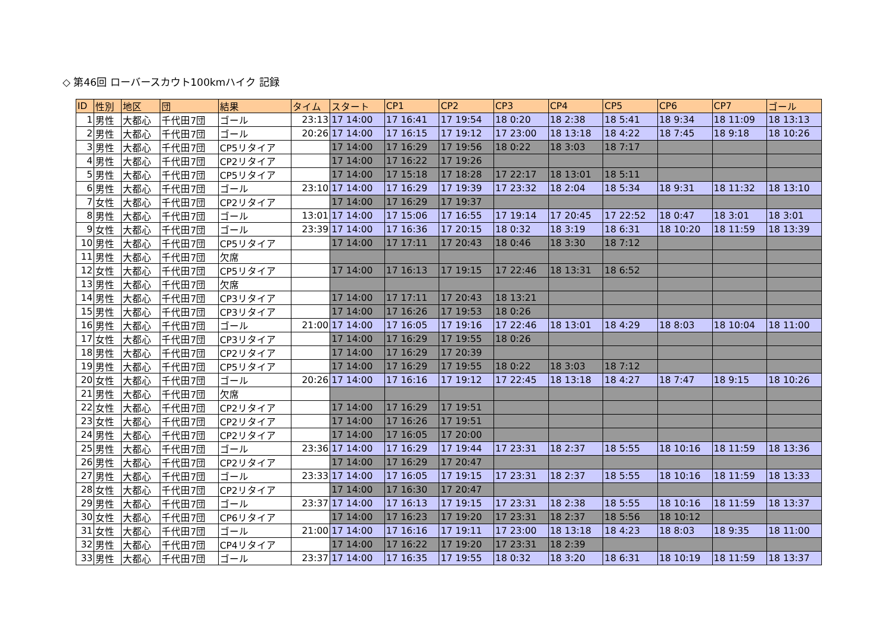◇ 第46回 ローバースカウト100kmハイク 記録
| ID | 性別 | 地区 | 団 | 結果 | タイム | スタート | CP1 | CP2 | CP3 | CP4 | CP5 | CP6 | CP7 | ゴール |
| --- | --- | --- | --- | --- | --- | --- | --- | --- | --- | --- | --- | --- | --- | --- |
| 1 | 男性 | 大都心 | 千代田7団 | ゴール | 23:13 | 17 14:00 | 17 16:41 | 17 19:54 | 18 0:20 | 18 2:38 | 18 5:41 | 18 9:34 | 18 11:09 | 18 13:13 |
| 2 | 男性 | 大都心 | 千代田7団 | ゴール | 20:26 | 17 14:00 | 17 16:15 | 17 19:12 | 17 23:00 | 18 13:18 | 18 4:22 | 18 7:45 | 18 9:18 | 18 10:26 |
| 3 | 男性 | 大都心 | 千代田7団 | CP5リタイア | | 17 14:00 | 17 16:29 | 17 19:56 | 18 0:22 | 18 3:03 | 18 7:17 | | | |
| 4 | 男性 | 大都心 | 千代田7団 | CP2リタイア | | 17 14:00 | 17 16:22 | 17 19:26 | | | | | | |
| 5 | 男性 | 大都心 | 千代田7団 | CP5リタイア | | 17 14:00 | 17 15:18 | 17 18:28 | 17 22:17 | 18 13:01 | 18 5:11 | | | |
| 6 | 男性 | 大都心 | 千代田7団 | ゴール | 23:10 | 17 14:00 | 17 16:29 | 17 19:39 | 17 23:32 | 18 2:04 | 18 5:34 | 18 9:31 | 18 11:32 | 18 13:10 |
| 7 | 女性 | 大都心 | 千代田7団 | CP2リタイア | | 17 14:00 | 17 16:29 | 17 19:37 | | | | | | |
| 8 | 男性 | 大都心 | 千代田7団 | ゴール | 13:01 | 17 14:00 | 17 15:06 | 17 16:55 | 17 19:14 | 17 20:45 | 17 22:52 | 18 0:47 | 18 3:01 | 18 3:01 |
| 9 | 女性 | 大都心 | 千代田7団 | ゴール | 23:39 | 17 14:00 | 17 16:36 | 17 20:15 | 18 0:32 | 18 3:19 | 18 6:31 | 18 10:20 | 18 11:59 | 18 13:39 |
| 10 | 男性 | 大都心 | 千代田7団 | CP5リタイア | | 17 14:00 | 17 17:11 | 17 20:43 | 18 0:46 | 18 3:30 | 18 7:12 | | | |
| 11 | 男性 | 大都心 | 千代田7団 | 欠席 | | | | | | | | | | |
| 12 | 女性 | 大都心 | 千代田7団 | CP5リタイア | | 17 14:00 | 17 16:13 | 17 19:15 | 17 22:46 | 18 13:31 | 18 6:52 | | | |
| 13 | 男性 | 大都心 | 千代田7団 | 欠席 | | | | | | | | | | |
| 14 | 男性 | 大都心 | 千代田7団 | CP3リタイア | | 17 14:00 | 17 17:11 | 17 20:43 | 18 13:21 | | | | | |
| 15 | 男性 | 大都心 | 千代田7団 | CP3リタイア | | 17 14:00 | 17 16:26 | 17 19:53 | 18 0:26 | | | | | |
| 16 | 男性 | 大都心 | 千代田7団 | ゴール | 21:00 | 17 14:00 | 17 16:05 | 17 19:16 | 17 22:46 | 18 13:01 | 18 4:29 | 18 8:03 | 18 10:04 | 18 11:00 |
| 17 | 女性 | 大都心 | 千代田7団 | CP3リタイア | | 17 14:00 | 17 16:29 | 17 19:55 | 18 0:26 | | | | | |
| 18 | 男性 | 大都心 | 千代田7団 | CP2リタイア | | 17 14:00 | 17 16:29 | 17 20:39 | | | | | | |
| 19 | 男性 | 大都心 | 千代田7団 | CP5リタイア | | 17 14:00 | 17 16:29 | 17 19:55 | 18 0:22 | 18 3:03 | 18 7:12 | | | |
| 20 | 女性 | 大都心 | 千代田7団 | ゴール | 20:26 | 17 14:00 | 17 16:16 | 17 19:12 | 17 22:45 | 18 13:18 | 18 4:27 | 18 7:47 | 18 9:15 | 18 10:26 |
| 21 | 男性 | 大都心 | 千代田7団 | 欠席 | | | | | | | | | | |
| 22 | 女性 | 大都心 | 千代田7団 | CP2リタイア | | 17 14:00 | 17 16:29 | 17 19:51 | | | | | | |
| 23 | 女性 | 大都心 | 千代田7団 | CP2リタイア | | 17 14:00 | 17 16:26 | 17 19:51 | | | | | | |
| 24 | 男性 | 大都心 | 千代田7団 | CP2リタイア | | 17 14:00 | 17 16:05 | 17 20:00 | | | | | | |
| 25 | 男性 | 大都心 | 千代田7団 | ゴール | 23:36 | 17 14:00 | 17 16:29 | 17 19:44 | 17 23:31 | 18 2:37 | 18 5:55 | 18 10:16 | 18 11:59 | 18 13:36 |
| 26 | 男性 | 大都心 | 千代田7団 | CP2リタイア | | 17 14:00 | 17 16:29 | 17 20:47 | | | | | | |
| 27 | 男性 | 大都心 | 千代田7団 | ゴール | 23:33 | 17 14:00 | 17 16:05 | 17 19:15 | 17 23:31 | 18 2:37 | 18 5:55 | 18 10:16 | 18 11:59 | 18 13:33 |
| 28 | 女性 | 大都心 | 千代田7団 | CP2リタイア | | 17 14:00 | 17 16:30 | 17 20:47 | | | | | | |
| 29 | 男性 | 大都心 | 千代田7団 | ゴール | 23:37 | 17 14:00 | 17 16:13 | 17 19:15 | 17 23:31 | 18 2:38 | 18 5:55 | 18 10:16 | 18 11:59 | 18 13:37 |
| 30 | 女性 | 大都心 | 千代田7団 | CP6リタイア | | 17 14:00 | 17 16:23 | 17 19:20 | 17 23:31 | 18 2:37 | 18 5:56 | 18 10:12 | | |
| 31 | 女性 | 大都心 | 千代田7団 | ゴール | 21:00 | 17 14:00 | 17 16:16 | 17 19:11 | 17 23:00 | 18 13:18 | 18 4:23 | 18 8:03 | 18 9:35 | 18 11:00 |
| 32 | 男性 | 大都心 | 千代田7団 | CP4リタイア | | 17 14:00 | 17 16:22 | 17 19:20 | 17 23:31 | 18 2:39 | | | | |
| 33 | 男性 | 大都心 | 千代田7団 | ゴール | 23:37 | 17 14:00 | 17 16:35 | 17 19:55 | 18 0:32 | 18 3:20 | 18 6:31 | 18 10:19 | 18 11:59 | 18 13:37 |